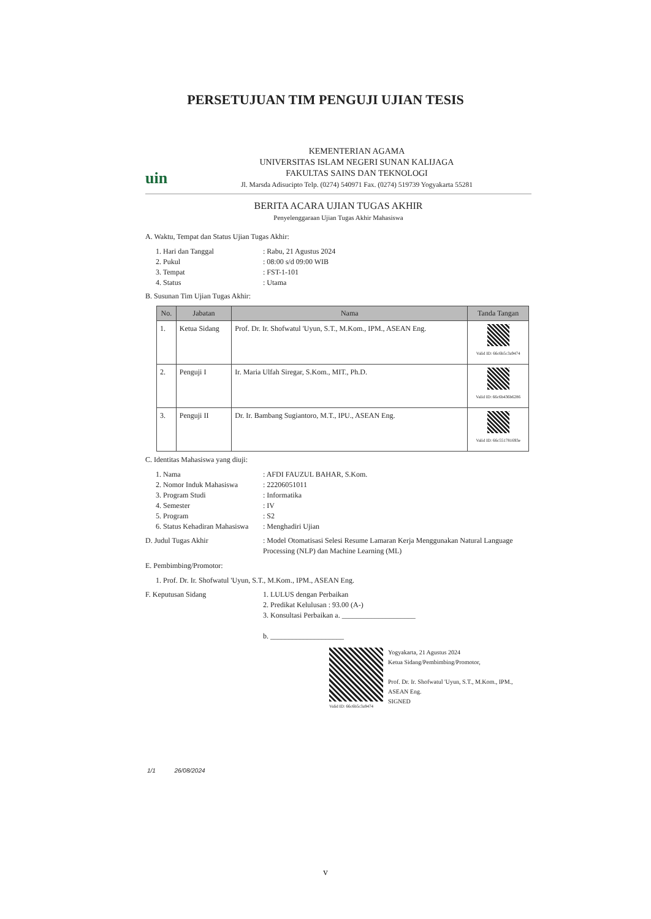PERSETUJUAN TIM PENGUJI UJIAN TESIS
uin
KEMENTERIAN AGAMA
UNIVERSITAS ISLAM NEGERI SUNAN KALIJAGA
FAKULTAS SAINS DAN TEKNOLOGI
Jl. Marsda Adisucipto Telp. (0274) 540971 Fax. (0274) 519739 Yogyakarta 55281
BERITA ACARA UJIAN TUGAS AKHIR
Penyelenggaraan Ujian Tugas Akhir Mahasiswa
A. Waktu, Tempat dan Status Ujian Tugas Akhir:
1. Hari dan Tanggal: Rabu, 21 Agustus 2024
2. Pukul: 08:00 s/d 09:00 WIB
3. Tempat: FST-1-101
4. Status: Utama
B. Susunan Tim Ujian Tugas Akhir:
| No. | Jabatan | Nama | Tanda Tangan |
| --- | --- | --- | --- |
| 1. | Ketua Sidang | Prof. Dr. Ir. Shofwatul 'Uyun, S.T., M.Kom., IPM., ASEAN Eng. | Valid ID: 66c6b5c3a9474 |
| 2. | Penguji I | Ir. Maria Ulfah Siregar, S.Kom., MIT., Ph.D. | Valid ID: 66c6b436b6286 |
| 3. | Penguji II | Dr. Ir. Bambang Sugiantoro, M.T., IPU., ASEAN Eng. | Valid ID: 66c551781693e |
C. Identitas Mahasiswa yang diuji:
1. Nama: AFDI FAUZUL BAHAR, S.Kom.
2. Nomor Induk Mahasiswa: 22206051011
3. Program Studi: Informatika
4. Semester: IV
5. Program: S2
6. Status Kehadiran Mahasiswa: Menghadiri Ujian
D. Judul Tugas Akhir: Model Otomatisasi Selesi Resume Lamaran Kerja Menggunakan Natural Language Processing (NLP) dan Machine Learning (ML)
E. Pembimbing/Promotor:
1. Prof. Dr. Ir. Shofwatul 'Uyun, S.T., M.Kom., IPM., ASEAN Eng.
F. Keputusan Sidang 1. LULUS dengan Perbaikan
2. Predikat Kelulusan : 93.00 (A-)
3. Konsultasi Perbaikan a. ____________________
b. ____________________
Valid ID: 66c6b5c3a9474
Yogyakarta, 21 Agustus 2024
Ketua Sidang/Pembimbing/Promotor,
Prof. Dr. Ir. Shofwatul 'Uyun, S.T., M.Kom., IPM., ASEAN Eng.
SIGNED
1/1 26/08/2024
v